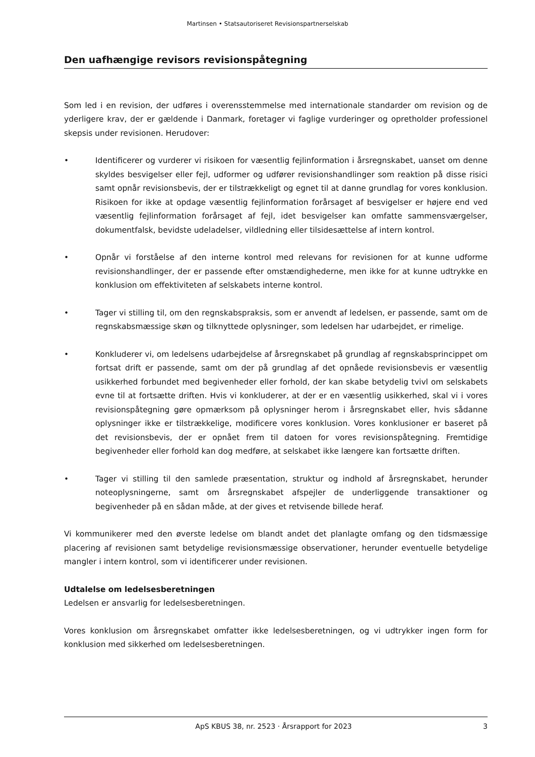Martinsen • Statsautoriseret Revisionspartnerselskab
Den uafhængige revisors revisionspåtegning
Som led i en revision, der udføres i overensstemmelse med internationale standarder om revision og de yderligere krav, der er gældende i Danmark, foretager vi faglige vurderinger og opretholder professionel skepsis under revisionen. Herudover:
• Identificerer og vurderer vi risikoen for væsentlig fejlinformation i årsregnskabet, uanset om denne skyldes besvigelser eller fejl, udformer og udfører revisionshandlinger som reaktion på disse risici samt opnår revisionsbevis, der er tilstrækkeligt og egnet til at danne grundlag for vores konklusion. Risikoen for ikke at opdage væsentlig fejlinformation forårsaget af besvigelser er højere end ved væsentlig fejlinformation forårsaget af fejl, idet besvigelser kan omfatte sammensværgelser, dokumentfalsk, bevidste udeladelser, vildledning eller tilsidesættelse af intern kontrol.
• Opnår vi forståelse af den interne kontrol med relevans for revisionen for at kunne udforme revisionshandlinger, der er passende efter omstændighederne, men ikke for at kunne udtrykke en konklusion om effektiviteten af selskabets interne kontrol.
• Tager vi stilling til, om den regnskabspraksis, som er anvendt af ledelsen, er passende, samt om de regnskabsmæssige skøn og tilknyttede oplysninger, som ledelsen har udarbejdet, er rimelige.
• Konkluderer vi, om ledelsens udarbejdelse af årsregnskabet på grundlag af regnskabsprincippet om fortsat drift er passende, samt om der på grundlag af det opnåede revisionsbevis er væsentlig usikkerhed forbundet med begivenheder eller forhold, der kan skabe betydelig tvivl om selskabets evne til at fortsætte driften. Hvis vi konkluderer, at der er en væsentlig usikkerhed, skal vi i vores revisionspåtegning gøre opmærksom på oplysninger herom i årsregnskabet eller, hvis sådanne oplysninger ikke er tilstrækkelige, modificere vores konklusion. Vores konklusioner er baseret på det revisionsbevis, der er opnået frem til datoen for vores revisionspåtegning. Fremtidige begivenheder eller forhold kan dog medføre, at selskabet ikke længere kan fortsætte driften.
• Tager vi stilling til den samlede præsentation, struktur og indhold af årsregnskabet, herunder noteoplysningerne, samt om årsregnskabet afspejler de underliggende transaktioner og begivenheder på en sådan måde, at der gives et retvisende billede heraf.
Vi kommunikerer med den øverste ledelse om blandt andet det planlagte omfang og den tidsmæssige placering af revisionen samt betydelige revisionsmæssige observationer, herunder eventuelle betydelige mangler i intern kontrol, som vi identificerer under revisionen.
Udtalelse om ledelsesberetningen
Ledelsen er ansvarlig for ledelsesberetningen.
Vores konklusion om årsregnskabet omfatter ikke ledelsesberetningen, og vi udtrykker ingen form for konklusion med sikkerhed om ledelsesberetningen.
ApS KBUS 38, nr. 2523 · Årsrapport for 2023 3